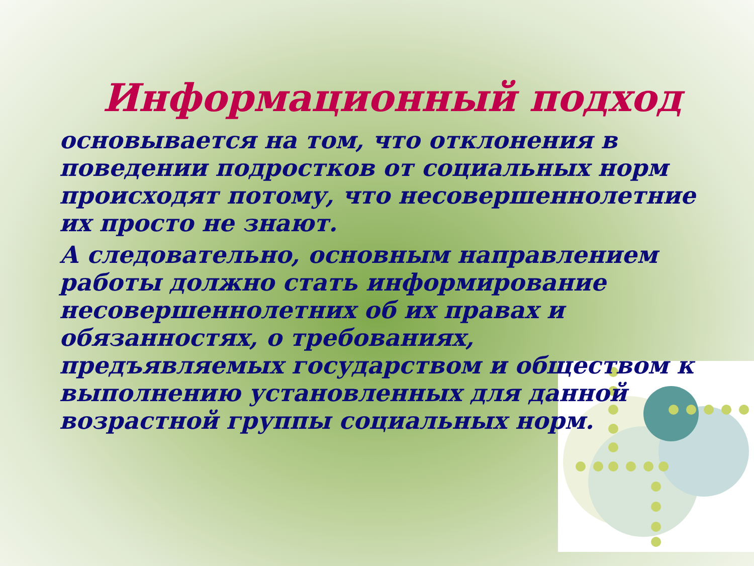Информационный подход
основывается на том, что отклонения в поведении подростков от социальных норм происходят потому, что несовершеннолетние их просто не знают.
А следовательно, основным направлением работы должно стать информирование несовершеннолетних об их правах и обязанностях, о требованиях, предъявляемых государством и обществом к выполнению установленных для данной возрастной группы социальных норм.